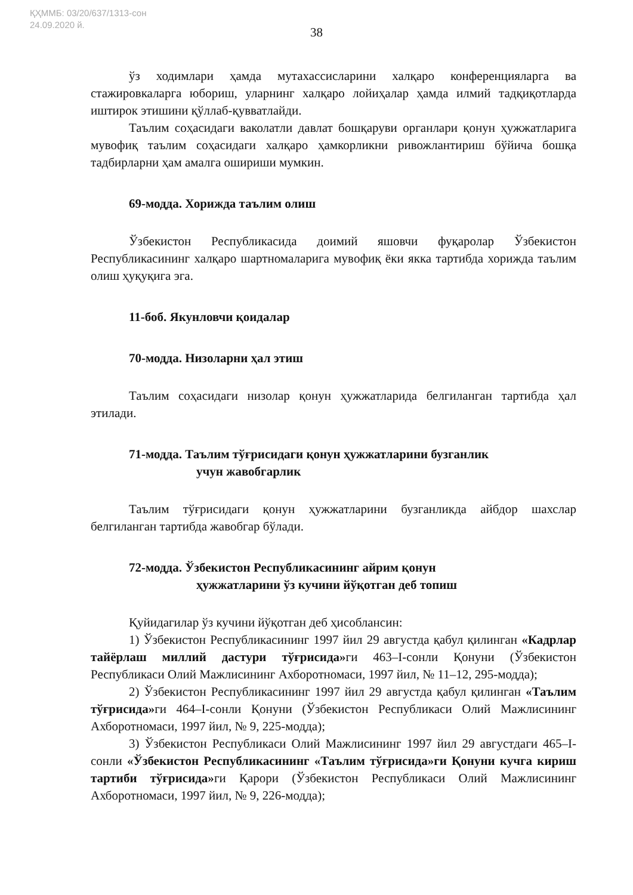ҚҲММБ: 03/20/637/1313-сон
24.09.2020 й.
38
ўз ходимлари ҳамда мутахассисларини халқаро конференцияларга ва стажировкаларга юбориш, уларнинг халқаро лойиҳалар ҳамда илмий тадқиқотларда иштирок этишини қўллаб-қувватлайди.
Таълим соҳасидаги ваколатли давлат бошқаруви органлари қонун ҳужжатларига мувофиқ таълим соҳасидаги халқаро ҳамкорликни ривожлантириш бўйича бошқа тадбирларни ҳам амалга ошириши мумкин.
69-модда. Хорижда таълим олиш
Ўзбекистон Республикасида доимий яшовчи фуқаролар Ўзбекистон Республикасининг халқаро шартномаларига мувофиқ ёки якка тартибда хорижда таълим олиш ҳуқуқига эга.
11-боб. Якунловчи қоидалар
70-модда. Низоларни ҳал этиш
Таълим соҳасидаги низолар қонун ҳужжатларида белгиланган тартибда ҳал этилади.
71-модда. Таълим тўғрисидаги қонун ҳужжатларини бузганлик
учун жавобгарлик
Таълим тўғрисидаги қонун ҳужжатларини бузганликда айбдор шахслар белгиланган тартибда жавобгар бўлади.
72-модда. Ўзбекистон Республикасининг айрим қонун
ҳужжатларини ўз кучини йўқотган деб топиш
Қуйидагилар ўз кучини йўқотган деб ҳисоблансин:
1) Ўзбекистон Республикасининг 1997 йил 29 августда қабул қилинган «Кадрлар тайёрлаш миллий дастури тўғрисида»ги 463–I-сонли Қонуни (Ўзбекистон Республикаси Олий Мажлисининг Ахборотномаси, 1997 йил, № 11–12, 295-модда);
2) Ўзбекистон Республикасининг 1997 йил 29 августда қабул қилинган «Таълим тўғрисида»ги 464–I-сонли Қонуни (Ўзбекистон Республикаси Олий Мажлисининг Ахборотномаси, 1997 йил, № 9, 225-модда);
3) Ўзбекистон Республикаси Олий Мажлисининг 1997 йил 29 августдаги 465–I-сонли «Ўзбекистон Республикасининг «Таълим тўғрисида»ги Қонуни кучга кириш тартиби тўғрисида»ги Қарори (Ўзбекистон Республикаси Олий Мажлисининг Ахборотномаси, 1997 йил, № 9, 226-модда);